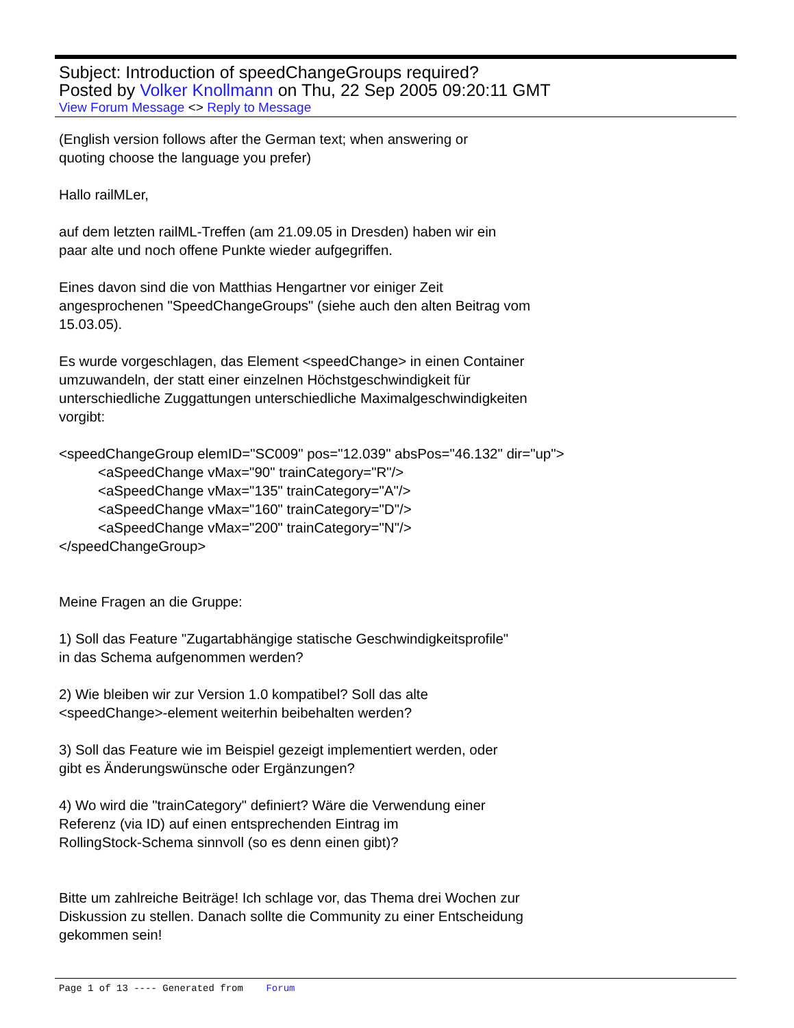Subject: Introduction of speedChangeGroups required?
Posted by Volker Knollmann on Thu, 22 Sep 2005 09:20:11 GMT
View Forum Message <> Reply to Message
(English version follows after the German text; when answering or
quoting choose the language you prefer)
Hallo railMLer,
auf dem letzten railML-Treffen (am 21.09.05 in Dresden) haben wir ein
paar alte und noch offene Punkte wieder aufgegriffen.
Eines davon sind die von Matthias Hengartner vor einiger Zeit
angesprochenen "SpeedChangeGroups" (siehe auch den alten Beitrag vom
15.03.05).
Es wurde vorgeschlagen, das Element <speedChange> in einen Container
umzuwandeln, der statt einer einzelnen Höchstgeschwindigkeit für
unterschiedliche Zuggattungen unterschiedliche Maximalgeschwindigkeiten
vorgibt:
<speedChangeGroup elemID="SC009" pos="12.039" absPos="46.132" dir="up">
<aSpeedChange vMax="90" trainCategory="R"/>
<aSpeedChange vMax="135" trainCategory="A"/>
<aSpeedChange vMax="160" trainCategory="D"/>
<aSpeedChange vMax="200" trainCategory="N"/>
</speedChangeGroup>
Meine Fragen an die Gruppe:
1) Soll das Feature "Zugartabhängige statische Geschwindigkeitsprofile"
in das Schema aufgenommen werden?
2) Wie bleiben wir zur Version 1.0 kompatibel? Soll das alte
<speedChange>-element weiterhin beibehalten werden?
3) Soll das Feature wie im Beispiel gezeigt implementiert werden, oder
gibt es Änderungswünsche oder Ergänzungen?
4) Wo wird die "trainCategory" definiert? Wäre die Verwendung einer
Referenz (via ID) auf einen entsprechenden Eintrag im
RollingStock-Schema sinnvoll (so es denn einen gibt)?
Bitte um zahlreiche Beiträge! Ich schlage vor, das Thema drei Wochen zur
Diskussion zu stellen. Danach sollte die Community zu einer Entscheidung
gekommen sein!
Page 1 of 13 ---- Generated from Forum